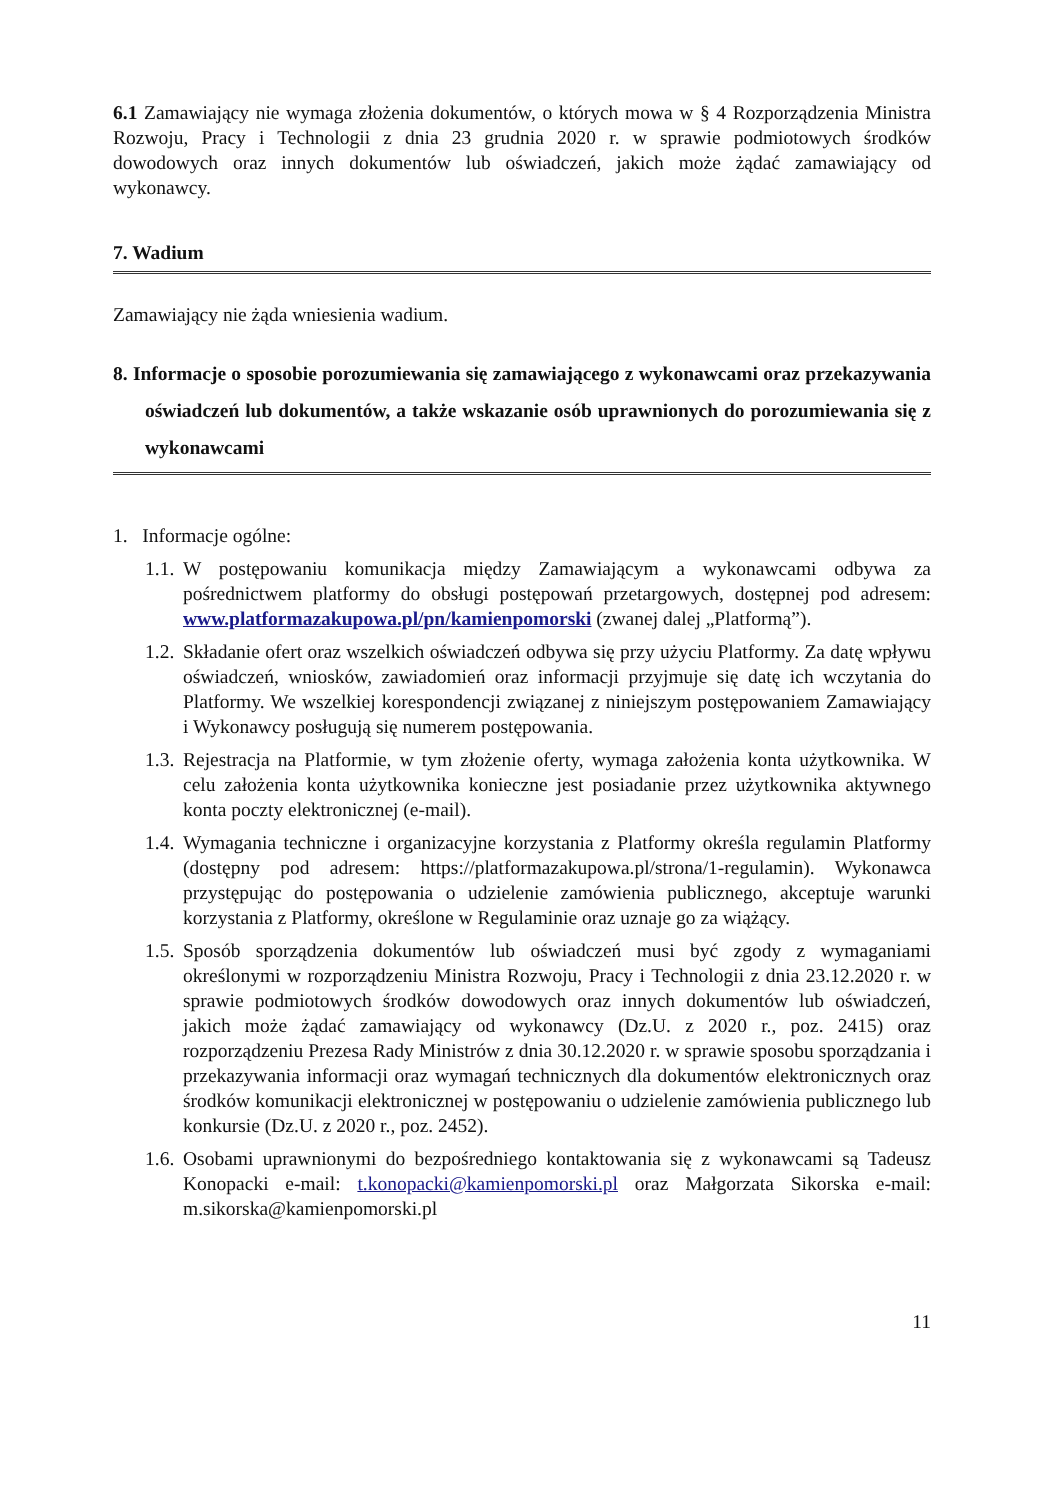6.1 Zamawiający nie wymaga złożenia dokumentów, o których mowa w § 4 Rozporządzenia Ministra Rozwoju, Pracy i Technologii z dnia 23 grudnia 2020 r. w sprawie podmiotowych środków dowodowych oraz innych dokumentów lub oświadczeń, jakich może żądać zamawiający od wykonawcy.
7. Wadium
Zamawiający nie żąda wniesienia wadium.
8. Informacje o sposobie porozumiewania się zamawiającego z wykonawcami oraz przekazywania oświadczeń lub dokumentów, a także wskazanie osób uprawnionych do porozumiewania się z wykonawcami
1. Informacje ogólne:
1.1.
W postępowaniu komunikacja między Zamawiającym a wykonawcami odbywa za pośrednictwem platformy do obsługi postępowań przetargowych, dostępnej pod adresem: www.platformazakupowa.pl/pn/kamienpomorski (zwanej dalej „Platformą”).
1.2.
Składanie ofert oraz wszelkich oświadczeń odbywa się przy użyciu Platformy. Za datę wpływu oświadczeń, wniosków, zawiadomień oraz informacji przyjmuje się datę ich wczytania do Platformy. We wszelkiej korespondencji związanej z niniejszym postępowaniem Zamawiający i Wykonawcy posługują się numerem postępowania.
1.3.
Rejestracja na Platformie, w tym złożenie oferty, wymaga założenia konta użytkownika. W celu założenia konta użytkownika konieczne jest posiadanie przez użytkownika aktywnego konta poczty elektronicznej (e-mail).
1.4.
Wymagania techniczne i organizacyjne korzystania z Platformy określa regulamin Platformy (dostępny pod adresem: https://platformazakupowa.pl/strona/1-regulamin). Wykonawca przystępując do postępowania o udzielenie zamówienia publicznego, akceptuje warunki korzystania z Platformy, określone w Regulaminie oraz uznaje go za wiążący.
1.5.
Sposób sporządzenia dokumentów lub oświadczeń musi być zgody z wymaganiami określonymi w rozporządzeniu Ministra Rozwoju, Pracy i Technologii z dnia 23.12.2020 r. w sprawie podmiotowych środków dowodowych oraz innych dokumentów lub oświadczeń, jakich może żądać zamawiający od wykonawcy (Dz.U. z 2020 r., poz. 2415) oraz rozporządzeniu Prezesa Rady Ministrów z dnia 30.12.2020 r. w sprawie sposobu sporządzania i przekazywania informacji oraz wymagań technicznych dla dokumentów elektronicznych oraz środków komunikacji elektronicznej w postępowaniu o udzielenie zamówienia publicznego lub konkursie (Dz.U. z 2020 r., poz. 2452).
1.6.
Osobami uprawnionymi do bezpośredniego kontaktowania się z wykonawcami są Tadeusz Konopacki e-mail: t.konopacki@kamienpomorski.pl oraz Małgorzata Sikorska e-mail: m.sikorska@kamienpomorski.pl
11